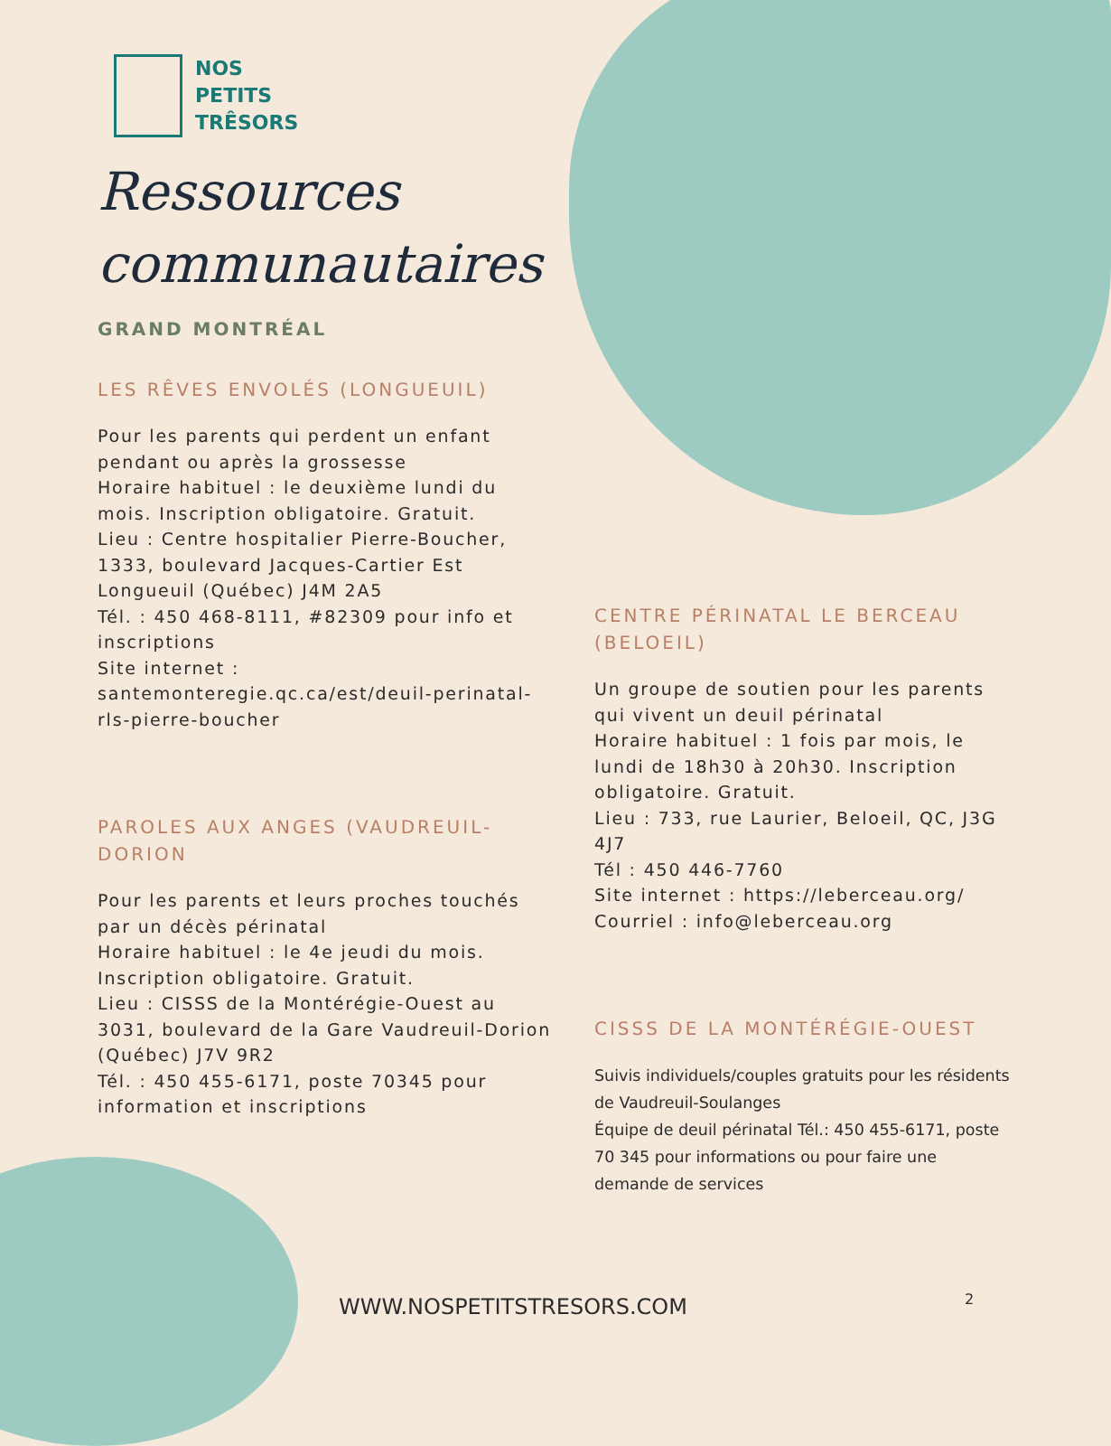NOS
PETITS
TRÊSORS
Ressources
communautaires
GRAND MONTRÉAL
LES RÊVES ENVOLÉS (LONGUEUIL)
Pour les parents qui perdent un enfant pendant ou après la grossesse
Horaire habituel : le deuxième lundi du mois. Inscription obligatoire. Gratuit.
Lieu : Centre hospitalier Pierre-Boucher, 1333, boulevard Jacques-Cartier Est Longueuil (Québec) J4M 2A5
Tél. : 450 468-8111, #82309 pour info et inscriptions
Site internet : santemonteregie.qc.ca/est/deuil-perinatal-rls-pierre-boucher
PAROLES AUX ANGES (VAUDREUIL-DORION
Pour les parents et leurs proches touchés par un décès périnatal
Horaire habituel : le 4e jeudi du mois. Inscription obligatoire. Gratuit.
Lieu : CISSS de la Montérégie-Ouest au 3031, boulevard de la Gare Vaudreuil-Dorion (Québec) J7V 9R2
Tél. : 450 455-6171, poste 70345 pour information et inscriptions
CENTRE PÉRINATAL LE BERCEAU (BELOEIL)
Un groupe de soutien pour les parents qui vivent un deuil périnatal
Horaire habituel : 1 fois par mois, le lundi de 18h30 à 20h30. Inscription obligatoire. Gratuit.
Lieu : 733, rue Laurier, Beloeil, QC, J3G 4J7
Tél : 450 446-7760
Site internet : https://leberceau.org/
Courriel : info@leberceau.org
CISSS DE LA MONTÉRÉGIE-OUEST
Suivis individuels/couples gratuits pour les résidents de Vaudreuil-Soulanges
Équipe de deuil périnatal Tél.: 450 455-6171, poste 70 345 pour informations ou pour faire une demande de services
WWW.NOSPETITSTRESORS.COM 2